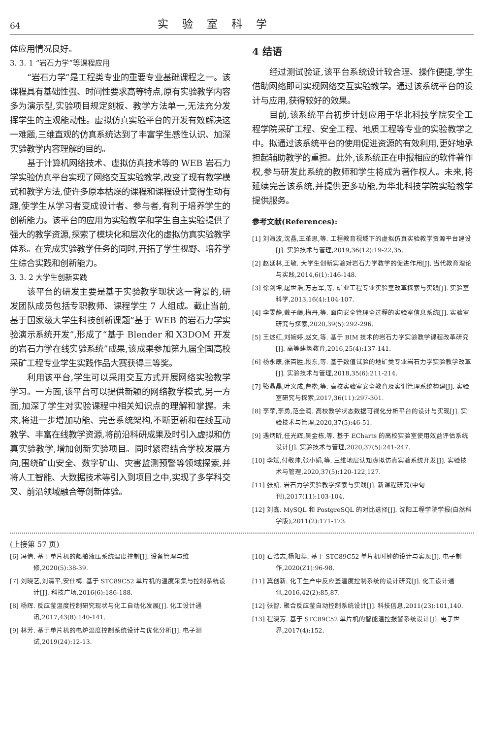64 实验室科学
体应用情况良好。
3. 3. 1 “岩石力学”等课程应用
“岩石力学”是工程类专业的重要专业基础课程之一。该课程具有基础性强、时间性要求高等特点,原有实验教学内容多为演示型,实验项目规定刻板、教学方法单一,无法充分发挥学生的主观能动性。虚拟仿真实验平台的开发有效解决这一难题,三维直观的仿真系统达到了丰富学生感性认识、加深实验教学内容理解的目的。
基于计算机网络技术、虚拟仿真技术等的 WEB 岩石力学实验仿真平台实现了网络交互实验教学,改变了现有教学模式和教学方法,使许多原本枯燥的课程和课程设计变得生动有趣,使学生从学习者变成设计者、参与者,有利于培养学生的创新能力。该平台的应用为实验教学和学生自主实验提供了强大的教学资源,探索了模块化和层次化的虚拟仿真实验教学体系。在完成实验教学任务的同时,开拓了学生视野、培养学生综合实践和创新能力。
3. 3. 2 大学生创新实践
该平台的研发主要是基于实验教学现状这一背景的,研发团队成员包括专职教师、课程学生 7 人组成。截止当前,基于国家级大学生科技创新课题“基于 WEB 的岩石力学实验演示系统开发”,形成了“基于 Blender 和 X3DOM 开发的岩石力学在线实验系统”成果,该成果参加第九届全国高校采矿工程专业学生实践作品大赛获得三等奖。
利用该平台,学生可以采用交互方式开展网络实验教学学习。一方面,该平台可以提供新颖的网络教学模式,另一方面,加深了学生对实验课程中相关知识点的理解和掌握。未来,将进一步增加功能、完善系统架构,不断更新和在线互动教学、丰富在线教学资源,将前沿科研成果及时引入虚拟和仿真实验教学,增加创新实验项目。同时紧密结合学校发展方向,围绕矿山安全、数字矿山、灾害监测预警等领域探索,并将人工智能、大数据技术等引入到项目之中,实现了多学科交叉、前沿领域融合等创新体验。
4 结语
经过测试验证,该平台系统设计较合理、操作便捷,学生借助网络即可实现网络交互实验教学。通过该系统平台的设计与应用,获得较好的效果。
目前,该系统平台初步计划应用于华北科技学院安全工程学院采矿工程、安全工程、地质工程等专业的实验教学之中。拟通过该系统平台的使用促进资源的有效利用,更好地承担起辅助教学的重担。此外,该系统正在申报相应的软件著作权,参与研发此系统的教师和学生将成为著作权人。未来,将延续完善该系统,并提供更多功能,为华北科技学院实验教学提供服务。
参考文献(References):
[1] 刘海波,沈晶,王革思,等. 工程教育视域下的虚拟仿真实验教学资源平台建设[J]. 实验技术与管理,2019,36(12):19-22,35.
[2] 赵延林,王敏. 大学生创新实验对岩石力学教学的促进作用[J]. 当代教育理论与实践,2014,6(1):146-148.
[3] 徐剑坤,屠世浩,万志军,等. 矿业工程专业实验室改革探索与实践[J]. 实验室科学,2013,16(4):104-107.
[4] 李雯静,戴子藤,梅丹,等. 面向安全管理全过程的实验室信息系统[J]. 实验室研究与探索,2020,39(5):292-296.
[5] 王述红,刘婉婷,赵文,等. 基于 BIM 技术的岩石力学实验教学课程改革研究[J]. 高等建筑教育,2016,25(4):137-141.
[6] 杨永康,张百胜,段东,等. 基于数值试验的地矿类专业岩石力学实验教学改革[J]. 实验技术与管理,2018,35(6):211-214.
[7] 骆晶晶,叶义成,曹楷,等. 高校实验室安全教育及实训管理系统构建[J]. 实验室研究与探索,2017,36(11):297-301.
[8] 李苹,李勇,范全润. 高校教学状态数据可视化分析平台的设计与实现[J]. 实验技术与管理,2020,37(5):46-51.
[9] 遇炳昕,任光辉,吴金栋,等. 基于 ECharts 的高校实验室使用效益评估系统设计[J]. 实验技术与管理,2020,37(5):241-247.
[10] 李斌,付敬帅,张小娟,等. 三维地层认知虚拟仿真实验系统开发[J]. 实验技术与管理,2020,37(5):120-122,127.
[11] 张凯. 岩石力学实验教学探索与实践[J]. 新课程研究(中旬刊),2017(11):103-104.
[12] 刘鑫. MySQL 和 PostgreSQL 的对比选择[J]. 沈阳工程学院学报(自然科学版),2011(2):171-173.
(上接第 57 页)
[6] 冯倩. 基于单片机的船舶液压系统温度控制[J]. 设备管理与维修,2020(5):38-39.
[7] 刘晓艺,刘清平,安仕梅. 基于 STC89C52 单片机的温度采集与控制系统设计[J]. 科技广场,2016(6):186-188.
[8] 杨辉. 反应釜温度控制研究现状与化工自动化发展[J]. 化工设计通讯,2017,43(8):140-141.
[9] 林芳. 基于单片机的电炉温度控制系统设计与优化分析[J]. 电子测试,2019(24):12-13.
[10] 石浩志,杨阳蕊. 基于 STC89C52 单片机时钟的设计与实现[J]. 电子制作,2020(Z1):96-98.
[11] 冀创新. 化工生产中反应釜温度控制系统的设计研究[J]. 化工设计通讯,2016,42(2):85,87.
[12] 张智. 聚合反应釜自动控制系统设计[J]. 科技信息,2011(23):101,140.
[13] 程晓芳. 基于 STC89C52 单片机的智能温控报警系统设计[J]. 电子世界,2017(4):152.